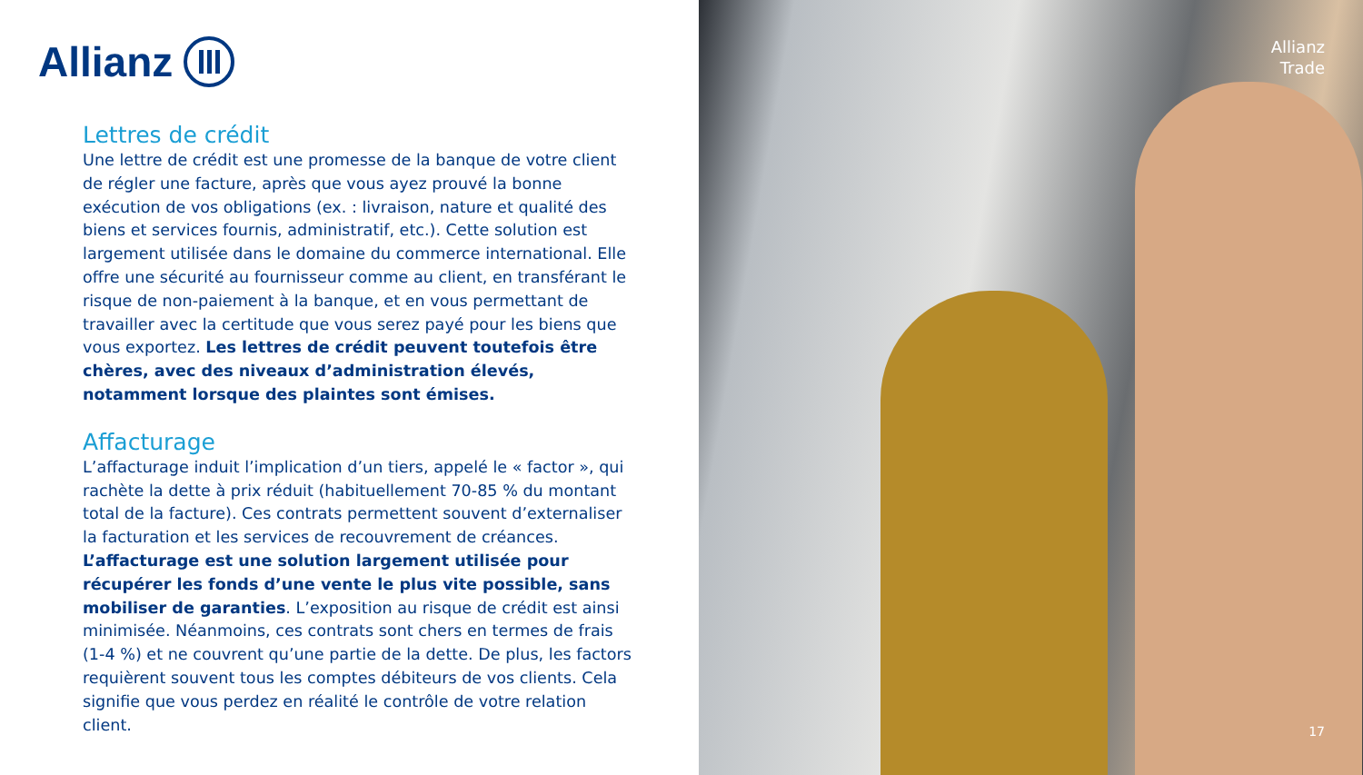Allianz
Lettres de crédit
Une lettre de crédit est une promesse de la banque de votre client de régler une facture, après que vous ayez prouvé la bonne exécution de vos obligations (ex. : livraison, nature et qualité des biens et services fournis, administratif, etc.). Cette solution est largement utilisée dans le domaine du commerce international. Elle offre une sécurité au fournisseur comme au client, en transférant le risque de non-paiement à la banque, et en vous permettant de travailler avec la certitude que vous serez payé pour les biens que vous exportez. Les lettres de crédit peuvent toutefois être chères, avec des niveaux d’administration élevés, notamment lorsque des plaintes sont émises.
Affacturage
L’affacturage induit l’implication d’un tiers, appelé le « factor », qui rachète la dette à prix réduit (habituellement 70-85 % du montant total de la facture). Ces contrats permettent souvent d’externaliser la facturation et les services de recouvrement de créances. L’affacturage est une solution largement utilisée pour récupérer les fonds d’une vente le plus vite possible, sans mobiliser de garanties. L’exposition au risque de crédit est ainsi minimisée. Néanmoins, ces contrats sont chers en termes de frais (1-4 %) et ne couvrent qu’une partie de la dette. De plus, les factors requièrent souvent tous les comptes débiteurs de vos clients. Cela signifie que vous perdez en réalité le contrôle de votre relation client.
Allianz
Trade
17